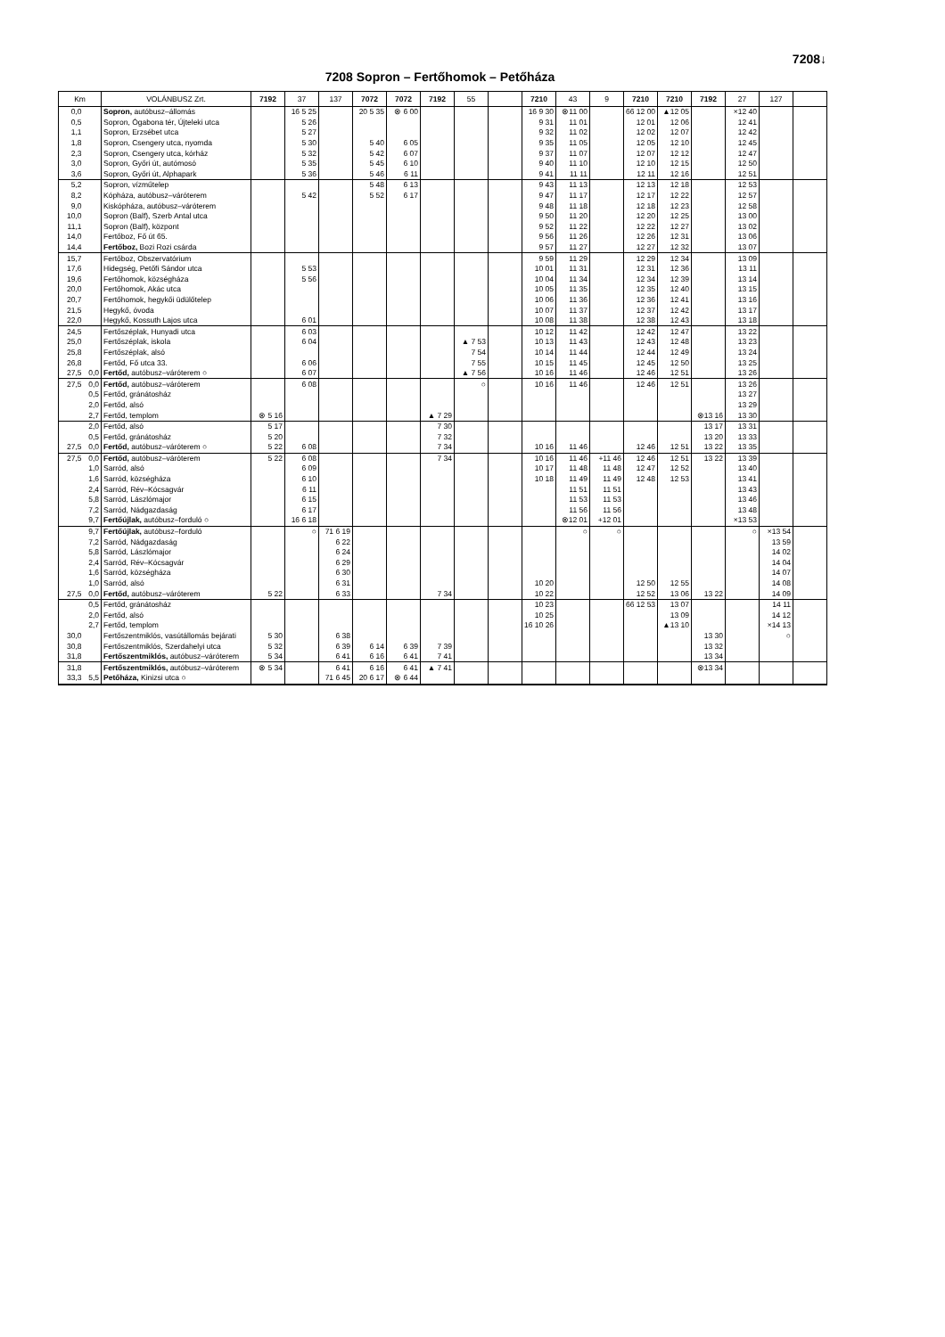7208↓
7208 Sopron – Fertőhomok – Petőháza
| Km | | VOLÁNBUSZ Zrt. | 7192 | 37 | 137 | 7072 | 7072 | 7192 | 55 | | 7210 | 43 | 9 | 7210 | 7210 | 7192 | 27 | 127 | |
| --- | --- | --- | --- | --- | --- | --- | --- | --- | --- | --- | --- | --- | --- | --- | --- | --- | --- | --- | --- |
| 0,0 | | Sopron, autóbusz–állomás | | 16 5 25 | | 20 5 35 | ⊗ 6 00 | | | | 16 9 30 | ⊗11 00 | | 66 12 00 | ▲12 05 | | ×12 40 | | |
| 0,5 | | Sopron, Ógabona tér, Újteleki utca | | 5 26 | | | | | | | 9 31 | 11 01 | | 12 01 | 12 06 | | 12 41 | | |
| 1,1 | | Sopron, Erzsébet utca | | 5 27 | | | | | | | 9 32 | 11 02 | | 12 02 | 12 07 | | 12 42 | | |
| 1,8 | | Sopron, Csengery utca, nyomda | | 5 30 | | 5 40 | 6 05 | | | | 9 35 | 11 05 | | 12 05 | 12 10 | | 12 45 | | |
| 2,3 | | Sopron, Csengery utca, kórház | | 5 32 | | 5 42 | 6 07 | | | | 9 37 | 11 07 | | 12 07 | 12 12 | | 12 47 | | |
| 3,0 | | Sopron, Győri út, autómosó | | 5 35 | | 5 45 | 6 10 | | | | 9 40 | 11 10 | | 12 10 | 12 15 | | 12 50 | | |
| 3,6 | | Sopron, Győri út, Alphapark | | 5 36 | | 5 46 | 6 11 | | | | 9 41 | 11 11 | | 12 11 | 12 16 | | 12 51 | | |
| 5,2 | | Sopron, vízműtelep | | | | 5 48 | 6 13 | | | | 9 43 | 11 13 | | 12 13 | 12 18 | | 12 53 | | |
| 8,2 | | Kópháza, autóbusz–váróterem | | 5 42 | | 5 52 | 6 17 | | | | 9 47 | 11 17 | | 12 17 | 12 22 | | 12 57 | | |
| 9,0 | | Kiskópháza, autóbusz–váróterem | | | | | | | | | 9 48 | 11 18 | | 12 18 | 12 23 | | 12 58 | | |
| 10,0 | | Sopron (Balf), Szerb Antal utca | | | | | | | | | 9 50 | 11 20 | | 12 20 | 12 25 | | 13 00 | | |
| 11,1 | | Sopron (Balf), központ | | | | | | | | | 9 52 | 11 22 | | 12 22 | 12 27 | | 13 02 | | |
| 14,0 | | Fertőboz, Fő út 65. | | | | | | | | | 9 56 | 11 26 | | 12 26 | 12 31 | | 13 06 | | |
| 14,4 | | Fertőboz, Bozi Rozi csárda | | | | | | | | | 9 57 | 11 27 | | 12 27 | 12 32 | | 13 07 | | |
| 15,7 | | Fertőboz, Obszervatórium | | | | | | | | | 9 59 | 11 29 | | 12 29 | 12 34 | | 13 09 | | |
| 17,6 | | Hidegség, Petőfi Sándor utca | | 5 53 | | | | | | | 10 01 | 11 31 | | 12 31 | 12 36 | | 13 11 | | |
| 19,6 | | Fertőhomok, községháza | | 5 56 | | | | | | | 10 04 | 11 34 | | 12 34 | 12 39 | | 13 14 | | |
| 20,0 | | Fertőhomok, Akác utca | | | | | | | | | 10 05 | 11 35 | | 12 35 | 12 40 | | 13 15 | | |
| 20,7 | | Fertőhomok, hegykői üdülőtelep | | | | | | | | | 10 06 | 11 36 | | 12 36 | 12 41 | | 13 16 | | |
| 21,5 | | Hegykő, óvoda | | | | | | | | | 10 07 | 11 37 | | 12 37 | 12 42 | | 13 17 | | |
| 22,0 | | Hegykő, Kossuth Lajos utca | | 6 01 | | | | | | | 10 08 | 11 38 | | 12 38 | 12 43 | | 13 18 | | |
| 24,5 | | Fertőszéplak, Hunyadi utca | | 6 03 | | | | | | | 10 12 | 11 42 | | 12 42 | 12 47 | | 13 22 | | |
| 25,0 | | Fertőszéplak, iskola | | 6 04 | | | | | ▲ 7 53 | | 10 13 | 11 43 | | 12 43 | 12 48 | | 13 23 | | |
| 25,8 | | Fertőszéplak, alsó | | | | | | | 7 54 | | 10 14 | 11 44 | | 12 44 | 12 49 | | 13 24 | | |
| 26,8 | | Fertőd, Fő utca 33. | | 6 06 | | | | | 7 55 | | 10 15 | 11 45 | | 12 45 | 12 50 | | 13 25 | | |
| 27,5 | 0,0 | Fertőd, autóbusz–váróterem ○ | | 6 07 | | | | | ▲ 7 56 | | 10 16 | 11 46 | | 12 46 | 12 51 | | 13 26 | | |
| 27,5 | 0,0 | Fertőd, autóbusz–váróterem | | 6 08 | | | | | ○ | | 10 16 | 11 46 | | 12 46 | 12 51 | | 13 26 | | |
| | 0,5 | Fertőd, gránátosház | | | | | | | | | | | | | | | 13 27 | | |
| | 2,0 | Fertőd, alsó | | | | | | | | | | | | | | | 13 29 | | |
| | 2,7 | Fertőd, templom | ⊗ 5 16 | | | | | ▲ 7 29 | | | | | | | | ⊗13 16 | 13 30 | | |
| | 2,0 | Fertőd, alsó | 5 17 | | | | | 7 30 | | | | | | | | 13 17 | 13 31 | | |
| | 0,5 | Fertőd, gránátosház | 5 20 | | | | | 7 32 | | | | | | | | 13 20 | 13 33 | | |
| 27,5 | 0,0 | Fertőd, autóbusz–váróterem ○ | 5 22 | 6 08 | | | | 7 34 | | | 10 16 | 11 46 | | 12 46 | 12 51 | 13 22 | 13 35 | | |
| 27,5 | 0,0 | Fertőd, autóbusz–váróterem | 5 22 | 6 08 | | | | 7 34 | | | 10 16 | 11 46 | +11 46 | 12 46 | 12 51 | 13 22 | 13 39 | | |
| | 1,0 | Sarród, alsó | | 6 09 | | | | | | | 10 17 | 11 48 | 11 48 | 12 47 | 12 52 | | 13 40 | | |
| | 1,6 | Sarród, községháza | | 6 10 | | | | | | | 10 18 | 11 49 | 11 49 | 12 48 | 12 53 | | 13 41 | | |
| | 2,4 | Sarród, Rév–Kócsagvár | | 6 11 | | | | | | | | 11 51 | 11 51 | | | | 13 43 | | |
| | 5,8 | Sarród, Lászlómajor | | 6 15 | | | | | | | | 11 53 | 11 53 | | | | 13 46 | | |
| | 7,2 | Sarród, Nádgazdaság | | 6 17 | | | | | | | | 11 56 | 11 56 | | | | 13 48 | | |
| | 9,7 | Fertőújlak, autóbusz–forduló ○ | | 16 6 18 | | | | | | | | ⊗12 01 | +12 01 | | | | ×13 53 | | |
| | 9,7 | Fertőújlak, autóbusz–forduló | | ○ | 71 6 19 | | | | | | | ○ | ○ | | | | ○ | ×13 54 | |
| | 7,2 | Sarród, Nádgazdaság | | | 6 22 | | | | | | | | | | | | | 13 59 | |
| | 5,8 | Sarród, Lászlómajor | | | 6 24 | | | | | | | | | | | | | 14 02 | |
| | 2,4 | Sarród, Rév–Kócsagvár | | | 6 29 | | | | | | | | | | | | | 14 04 | |
| | 1,6 | Sarród, községháza | | | 6 30 | | | | | | | | | | | | | 14 07 | |
| | 1,0 | Sarród, alsó | | | 6 31 | | | | | | 10 20 | | | 12 50 | 12 55 | | | 14 08 | |
| 27,5 | 0,0 | Fertőd, autóbusz–váróterem | 5 22 | | 6 33 | | | 7 34 | | | 10 22 | | | 12 52 | 13 06 | 13 22 | | 14 09 | |
| | 0,5 | Fertőd, gránátosház | | | | | | | | | 10 23 | | | 66 12 53 | 13 07 | | | 14 11 | |
| | 2,0 | Fertőd, alsó | | | | | | | | | 10 25 | | | | 13 09 | | | 14 12 | |
| | 2,7 | Fertőd, templom | | | | | | | | | 16 10 26 | | | | ▲13 10 | | | ×14 13 | |
| 30,0 | | Fertőszentmiklós, vasútállomás bejárati | 5 30 | | 6 38 | | | | | | | | | | | 13 30 | | ○ | |
| 30,8 | | Fertőszentmiklós, Szerdahelyi utca | 5 32 | | 6 39 | 6 14 | 6 39 | 7 39 | | | | | | | | 13 32 | | | |
| 31,8 | | Fertőszentmiklós, autóbusz–váróterem | 5 34 | | 6 41 | 6 16 | 6 41 | 7 41 | | | | | | | | 13 34 | | | |
| 31,8 | | Fertőszentmiklós, autóbusz–váróterem | ⊗ 5 34 | | 6 41 | 6 16 | 6 41 | ▲ 7 41 | | | | | | | | ⊗13 34 | | | |
| 33,3 | 5,5 | Petőháza, Kinizsi utca ○ | | | 71 6 45 | 20 6 17 | ⊗ 6 44 | | | | | | | | | | | | |